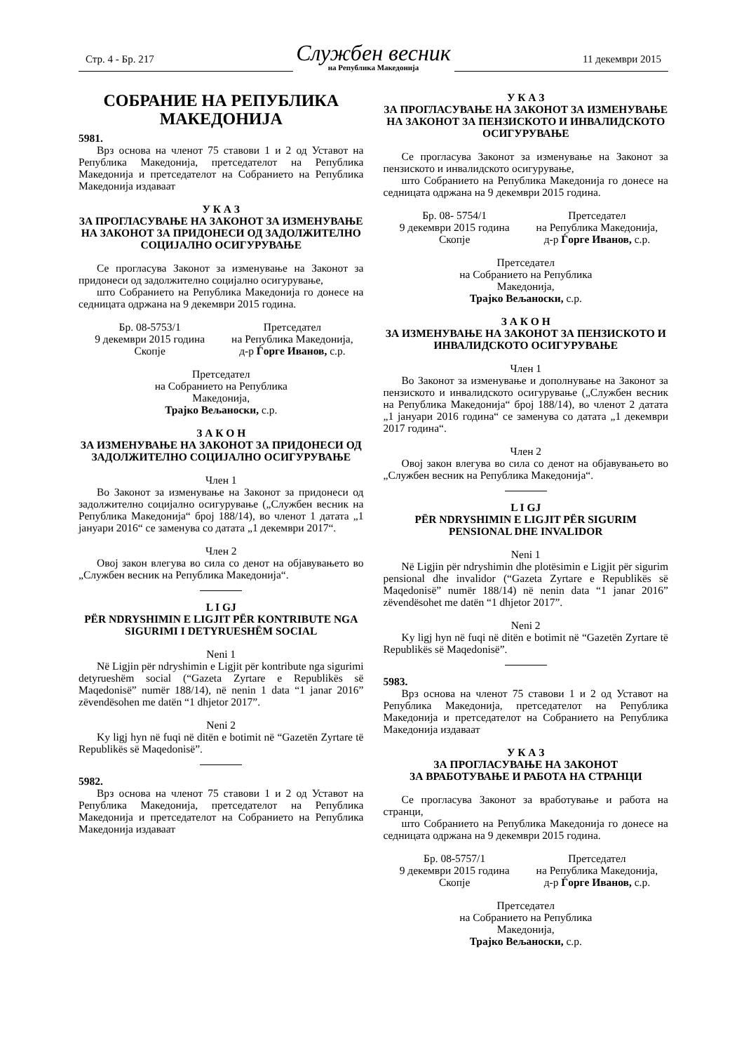Стр. 4 - Бр. 217
Службен весник
на Република Македонија
11 декември 2015
СОБРАНИЕ НА РЕПУБЛИКА
МАКЕДОНИЈА
5981.
Врз основа на членот 75 ставови 1 и 2 од Уставот на Република Македонија, претседателот на Република Македонија и претседателот на Собранието на Република Македонија издаваат
У К А З
ЗА ПРОГЛАСУВАЊЕ НА ЗАКОНОТ ЗА ИЗМЕНУВАЊЕ НА ЗАКОНОТ ЗА ПРИДОНЕСИ ОД ЗАДОЛЖИТЕЛНО СОЦИЈАЛНО ОСИГУРУВАЊЕ
Се прогласува Законот за изменување на Законот за придонеси од задолжително социјално осигурување,
што Собранието на Република Македонија го донесе на седницата одржана на 9 декември 2015 година.
Бр. 08-5753/1
9 декември 2015 година
Скопје
Претседател
на Република Македонија,
д-р Ѓорге Иванов, с.р.
Претседател
на Собранието на Република
Македонија,
Трајко Вељаноски, с.р.
З А К О Н
ЗА ИЗМЕНУВАЊЕ НА ЗАКОНОТ ЗА ПРИДОНЕСИ ОД ЗАДОЛЖИТЕЛНО СОЦИЈАЛНО ОСИГУРУВАЊЕ
Член 1
Во Законот за изменување на Законот за придонеси од задолжително социјално осигурување („Службен весник на Република Македонија“ број 188/14), во членот 1 датата „1 јануари 2016“ се заменува со датата „1 декември 2017“.
Член 2
Овој закон влегува во сила со денот на објавувањето во „Службен весник на Република Македонија“.
L I GJ
PËR NDRYSHIMIN E LIGJIT PËR KONTRIBUTE NGA SIGURIMI I DETYRUESHËM SOCIAL
Neni 1
Në Ligjin për ndryshimin e Ligjit për kontribute nga sigurimi detyrueshëm social (“Gazeta Zyrtare e Republikës së Maqedonisë” numër 188/14), në nenin 1 data “1 janar 2016” zëvendësohen me datën “1 dhjetor 2017”.
Neni 2
Ky ligj hyn në fuqi në ditën e botimit në “Gazetën Zyrtare të Republikës së Maqedonisë”.
5982.
Врз основа на членот 75 ставови 1 и 2 од Уставот на Република Македонија, претседателот на Република Македонија и претседателот на Собранието на Република Македонија издаваат
У К А З
ЗА ПРОГЛАСУВАЊЕ НА ЗАКОНОТ ЗА ИЗМЕНУВАЊЕ НА ЗАКОНОТ ЗА ПЕНЗИСКОТО И ИНВАЛИДСКОТО ОСИГУРУВАЊЕ
Се прогласува Законот за изменување на Законот за пензиското и инвалидското осигурување,
што Собранието на Република Македонија го донесе на седницата одржана на 9 декември 2015 година.
Бр. 08- 5754/1
9 декември 2015 година
Скопје
Претседател
на Република Македонија,
д-р Ѓорге Иванов, с.р.
Претседател
на Собранието на Република
Македонија,
Трајко Вељаноски, с.р.
З А К О Н
ЗА ИЗМЕНУВАЊЕ НА ЗАКОНОТ ЗА ПЕНЗИСКОТО И ИНВАЛИДСКОТО ОСИГУРУВАЊЕ
Член 1
Во Законот за изменување и дополнување на Законот за пензиското и инвалидското осигурување („Службен весник на Република Македонија“ број 188/14), во членот 2 датата „1 јануари 2016 година“ се заменува со датата „1 декември 2017 година“.
Член 2
Овој закон влегува во сила со денот на објавувањето во „Службен весник на Република Македонија“.
L I GJ
PËR NDRYSHIMIN E LIGJIT PËR SIGURIM PENSIONAL DHE INVALIDOR
Neni 1
Në Ligjin për ndryshimin dhe plotësimin e Ligjit për sigurim pensional dhe invalidor (“Gazeta Zyrtare e Republikës së Maqedonisë” numër 188/14) në nenin data “1 janar 2016” zëvendësohet me datën “1 dhjetor 2017”.
Neni 2
Ky ligj hyn në fuqi në ditën e botimit në “Gazetën Zyrtare të Republikës së Maqedonisë”.
5983.
Врз основа на членот 75 ставови 1 и 2 од Уставот на Република Македонија, претседателот на Република Македонија и претседателот на Собранието на Република Македонија издаваат
У К А З
ЗА ПРОГЛАСУВАЊЕ НА ЗАКОНОТ
ЗА ВРАБОТУВАЊЕ И РАБОТА НА СТРАНЦИ
Се прогласува Законот за вработување и работа на странци,
што Собранието на Република Македонија го донесе на седницата одржана на 9 декември 2015 година.
Бр. 08-5757/1
9 декември 2015 година
Скопје
Претседател
на Република Македонија,
д-р Ѓорге Иванов, с.р.
Претседател
на Собранието на Република
Македонија,
Трајко Вељаноски, с.р.